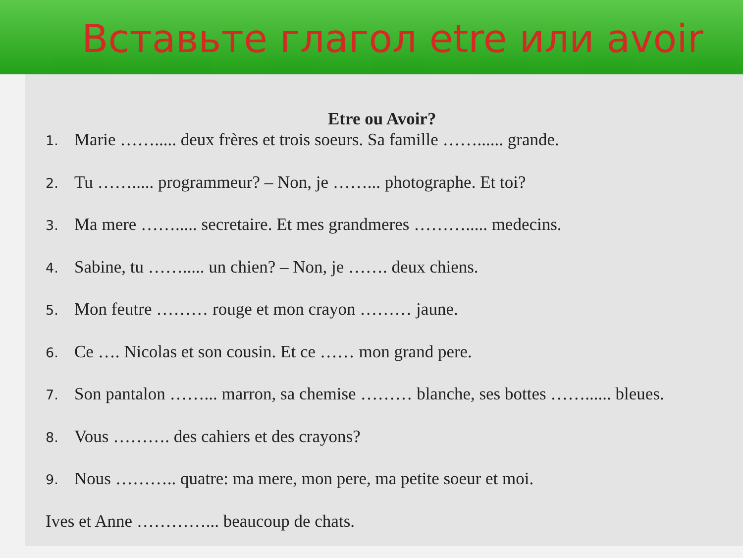Вставьте глагол etre или avoir
Etre ou Avoir?
1. Marie ……..... deux frères et trois soeurs. Sa famille ……...... grande.
2. Tu ……..... programmeur? – Non, je ……... photographe. Et toi?
3. Ma mere ……..... secretaire. Et mes grandmeres ………..... medecins.
4. Sabine, tu ……..... un chien? – Non, je ……. deux chiens.
5. Mon feutre ……… rouge et mon crayon ……… jaune.
6. Ce …. Nicolas et son cousin. Et ce …… mon grand pere.
7. Son pantalon ……... marron, sa chemise ……… blanche, ses bottes ……...... bleues.
8. Vous ………. des cahiers et des crayons?
9. Nous ……….. quatre: ma mere, mon pere, ma petite soeur et moi.
Ives et Anne …………... beaucoup de chats.